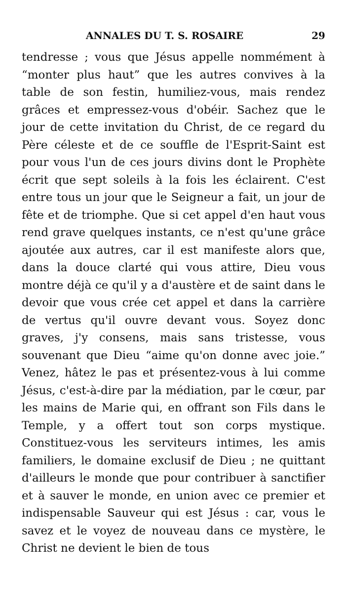ANNALES DU T. S. ROSAIRE 29
tendresse ; vous que Jésus appelle nommément à “monter plus haut” que les autres convives à la table de son festin, humiliez-vous, mais rendez grâces et empressez-vous d'obéir. Sachez que le jour de cette invitation du Christ, de ce regard du Père céleste et de ce souffle de l'Esprit-Saint est pour vous l'un de ces jours divins dont le Prophète écrit que sept soleils à la fois les éclairent. C'est entre tous un jour que le Seigneur a fait, un jour de fête et de triomphe. Que si cet appel d'en haut vous rend grave quelques instants, ce n'est qu'une grâce ajoutée aux autres, car il est manifeste alors que, dans la douce clarté qui vous attire, Dieu vous montre déjà ce qu'il y a d'austère et de saint dans le devoir que vous crée cet appel et dans la carrière de vertus qu'il ouvre devant vous. Soyez donc graves, j'y consens, mais sans tristesse, vous souvenant que Dieu “aime qu'on donne avec joie.” Venez, hâtez le pas et présentez-vous à lui comme Jésus, c'est-à-dire par la médiation, par le cœur, par les mains de Marie qui, en offrant son Fils dans le Temple, y a offert tout son corps mystique. Constituez-vous les serviteurs intimes, les amis familiers, le domaine exclusif de Dieu ; ne quittant d'ailleurs le monde que pour contribuer à sanctifier et à sauver le monde, en union avec ce premier et indispensable Sauveur qui est Jésus : car, vous le savez et le voyez de nouveau dans ce mystère, le Christ ne devient le bien de tous